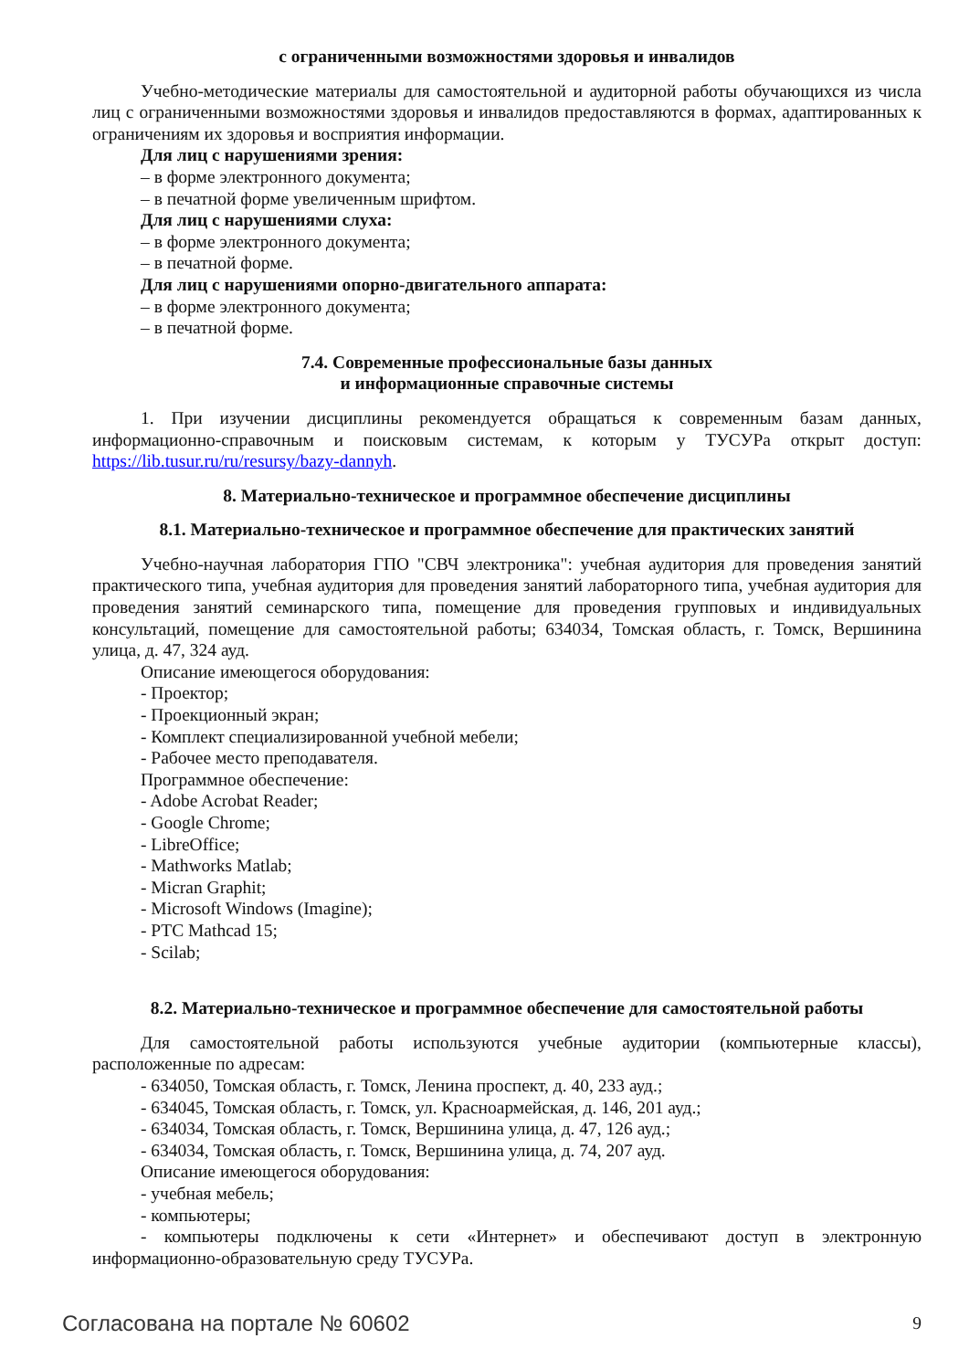с ограниченными возможностями здоровья и инвалидов
Учебно-методические материалы для самостоятельной и аудиторной работы обучающихся из числа лиц с ограниченными возможностями здоровья и инвалидов предоставляются в формах, адаптированных к ограничениям их здоровья и восприятия информации.
Для лиц с нарушениями зрения:
– в форме электронного документа;
– в печатной форме увеличенным шрифтом.
Для лиц с нарушениями слуха:
– в форме электронного документа;
– в печатной форме.
Для лиц с нарушениями опорно-двигательного аппарата:
– в форме электронного документа;
– в печатной форме.
7.4. Современные профессиональные базы данных
и информационные справочные системы
1. При изучении дисциплины рекомендуется обращаться к современным базам данных, информационно-справочным и поисковым системам, к которым у ТУСУРа открыт доступ: https://lib.tusur.ru/ru/resursy/bazy-dannyh.
8. Материально-техническое и программное обеспечение дисциплины
8.1. Материально-техническое и программное обеспечение для практических занятий
Учебно-научная лаборатория ГПО "СВЧ электроника": учебная аудитория для проведения занятий практического типа, учебная аудитория для проведения занятий лабораторного типа, учебная аудитория для проведения занятий семинарского типа, помещение для проведения групповых и индивидуальных консультаций, помещение для самостоятельной работы; 634034, Томская область, г. Томск, Вершинина улица, д. 47, 324 ауд.
Описание имеющегося оборудования:
- Проектор;
- Проекционный экран;
- Комплект специализированной учебной мебели;
- Рабочее место преподавателя.
Программное обеспечение:
- Adobe Acrobat Reader;
- Google Chrome;
- LibreOffice;
- Mathworks Matlab;
- Micran Graphit;
- Microsoft Windows (Imagine);
- PTC Mathcad 15;
- Scilab;
8.2. Материально-техническое и программное обеспечение для самостоятельной работы
Для самостоятельной работы используются учебные аудитории (компьютерные классы), расположенные по адресам:
- 634050, Томская область, г. Томск, Ленина проспект, д. 40, 233 ауд.;
- 634045, Томская область, г. Томск, ул. Красноармейская, д. 146, 201 ауд.;
- 634034, Томская область, г. Томск, Вершинина улица, д. 47, 126 ауд.;
- 634034, Томская область, г. Томск, Вершинина улица, д. 74, 207 ауд.
Описание имеющегося оборудования:
- учебная мебель;
- компьютеры;
- компьютеры подключены к сети «Интернет» и обеспечивают доступ в электронную информационно-образовательную среду ТУСУРа.
Согласована на портале № 60602 9